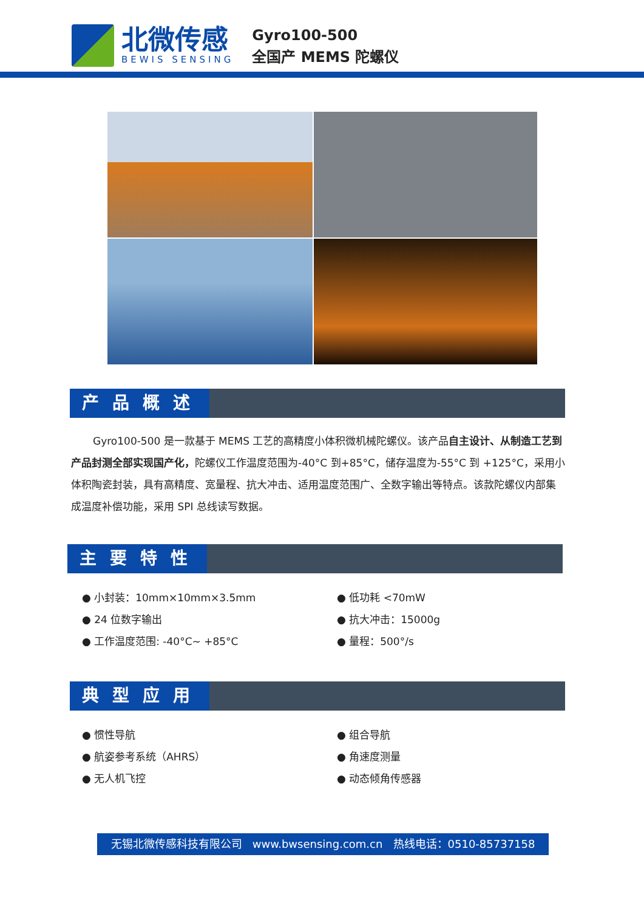北微传感
BEWIS SENSING
Gyro100-500
全国产 MEMS 陀螺仪
产品概述
Gyro100-500 是一款基于 MEMS 工艺的高精度小体积微机械陀螺仪。该产品自主设计、从制造工艺到产品封测全部实现国产化，陀螺仪工作温度范围为-40°C 到+85°C，储存温度为-55°C 到 +125°C，采用小体积陶瓷封装，具有高精度、宽量程、抗大冲击、适用温度范围广、全数字输出等特点。该款陀螺仪内部集成温度补偿功能，采用 SPI 总线读写数据。
主要特性
● 小封装：10mm×10mm×3.5mm
● 24 位数字输出
● 工作温度范围: -40°C~ +85°C
● 低功耗 <70mW
● 抗大冲击：15000g
● 量程：500°/s
典型应用
● 惯性导航
● 航姿参考系统（AHRS）
● 无人机飞控
● 组合导航
● 角速度测量
● 动态倾角传感器
无锡北微传感科技有限公司 www.bwsensing.com.cn 热线电话：0510-85737158